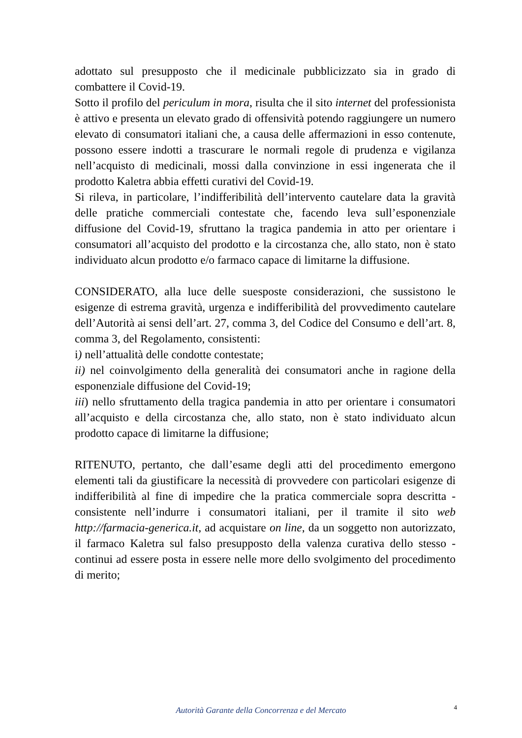adottato sul presupposto che il medicinale pubblicizzato sia in grado di combattere il Covid-19.
Sotto il profilo del periculum in mora, risulta che il sito internet del professionista è attivo e presenta un elevato grado di offensività potendo raggiungere un numero elevato di consumatori italiani che, a causa delle affermazioni in esso contenute, possono essere indotti a trascurare le normali regole di prudenza e vigilanza nell’acquisto di medicinali, mossi dalla convinzione in essi ingenerata che il prodotto Kaletra abbia effetti curativi del Covid-19.
Si rileva, in particolare, l’indifferibilità dell’intervento cautelare data la gravità delle pratiche commerciali contestate che, facendo leva sull’esponenziale diffusione del Covid-19, sfruttano la tragica pandemia in atto per orientare i consumatori all’acquisto del prodotto e la circostanza che, allo stato, non è stato individuato alcun prodotto e/o farmaco capace di limitarne la diffusione.
CONSIDERATO, alla luce delle suesposte considerazioni, che sussistono le esigenze di estrema gravità, urgenza e indifferibilità del provvedimento cautelare dell’Autorità ai sensi dell’art. 27, comma 3, del Codice del Consumo e dell’art. 8, comma 3, del Regolamento, consistenti:
i) nell’attualità delle condotte contestate;
ii) nel coinvolgimento della generalità dei consumatori anche in ragione della esponenziale diffusione del Covid-19;
iii) nello sfruttamento della tragica pandemia in atto per orientare i consumatori all’acquisto e della circostanza che, allo stato, non è stato individuato alcun prodotto capace di limitarne la diffusione;
RITENUTO, pertanto, che dall’esame degli atti del procedimento emergono elementi tali da giustificare la necessità di provvedere con particolari esigenze di indifferibilità al fine di impedire che la pratica commerciale sopra descritta - consistente nell’indurre i consumatori italiani, per il tramite il sito web http://farmacia-generica.it, ad acquistare on line, da un soggetto non autorizzato, il farmaco Kaletra sul falso presupposto della valenza curativa dello stesso - continui ad essere posta in essere nelle more dello svolgimento del procedimento di merito;
Autorità Garante della Concorrenza e del Mercato
4